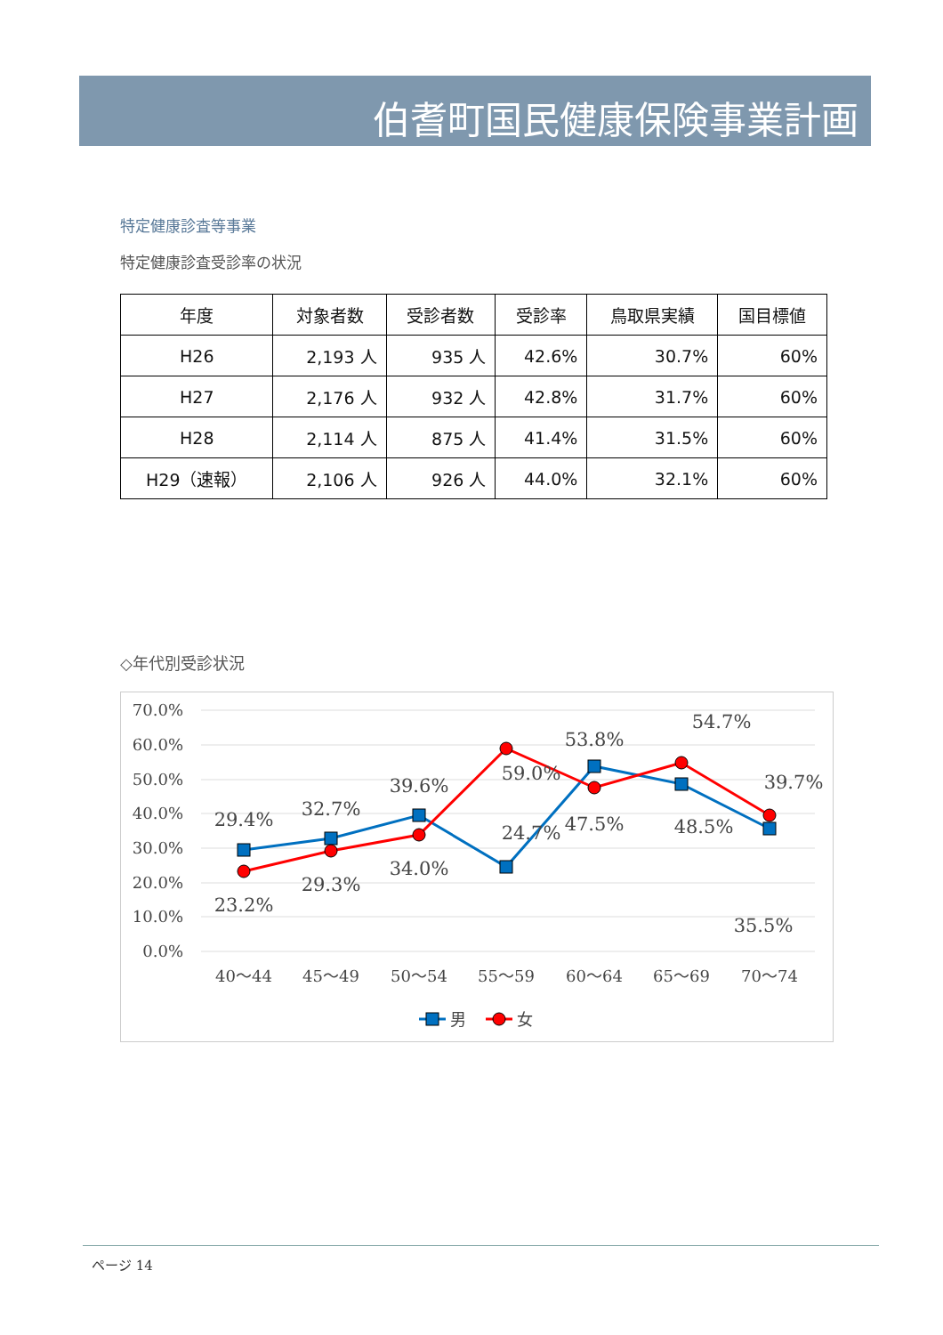伯耆町国民健康保険事業計画
特定健康診査等事業
特定健康診査受診率の状況
| 年度 | 対象者数 | 受診者数 | 受診率 | 鳥取県実績 | 国目標値 |
| --- | --- | --- | --- | --- | --- |
| H26 | 2,193 人 | 935 人 | 42.6% | 30.7% | 60% |
| H27 | 2,176 人 | 932 人 | 42.8% | 31.7% | 60% |
| H28 | 2,114 人 | 875 人 | 41.4% | 31.5% | 60% |
| H29（速報） | 2,106 人 | 926 人 | 44.0% | 32.1% | 60% |
◇年代別受診状況
70.0%
60.0%
50.0%
40.0%
30.0%
20.0%
10.0%
0.0%
40～44
45～49
50～54
55～59
60～64
65～69
70～74
29.4%
32.7%
39.6%
24.7%
53.8%
54.7%
39.7%
23.2%
29.3%
34.0%
59.0%
47.5%
48.5%
35.5%
男
女
ページ 14